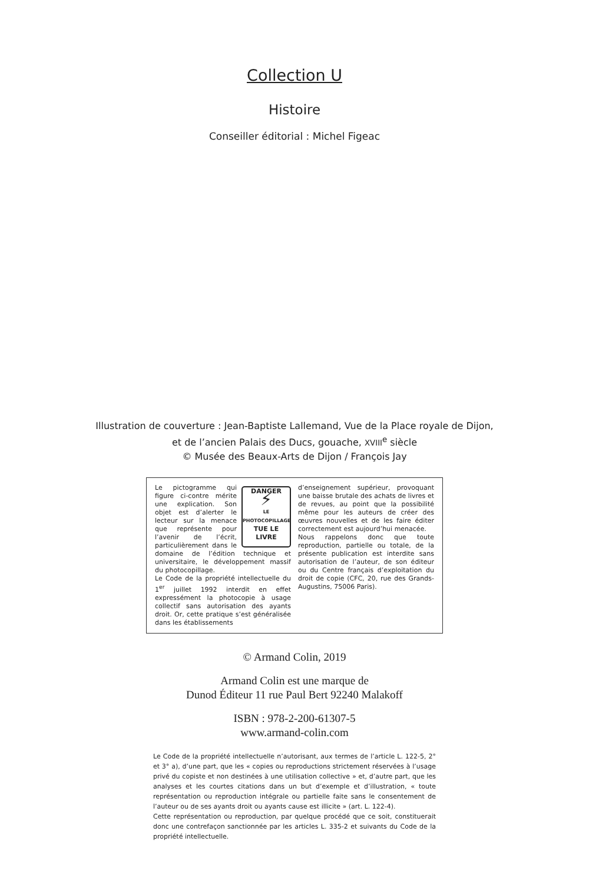Collection U
Histoire
Conseiller éditorial : Michel Figeac
Illustration de couverture : Jean-Baptiste Lallemand, Vue de la Place royale de Dijon,
et de l’ancien Palais des Ducs, gouache, XVIII<sup>e</sup> siècle
© Musée des Beaux-Arts de Dijon / François Jay
DANGER
⚡
LE PHOTOCOPILLAGE
TUE LE LIVRE
Le pictogramme qui figure ci-contre mérite une explication. Son objet est d’alerter le lecteur sur la menace que représente pour l’avenir de l’écrit, particulièrement dans le domaine de l’édition technique et universitaire, le développement massif du photocopillage.
Le Code de la propriété intellectuelle du 1<sup>er</sup> juillet 1992 interdit en effet expressément la photocopie à usage collectif sans autorisation des ayants droit. Or, cette pratique s’est généralisée dans les établissements
d’enseignement supérieur, provoquant une baisse brutale des achats de livres et de revues, au point que la possibilité même pour les auteurs de créer des œuvres nouvelles et de les faire éditer correctement est aujourd’hui menacée.
Nous rappelons donc que toute reproduction, partielle ou totale, de la présente publication est interdite sans autorisation de l’auteur, de son éditeur ou du Centre français d’exploitation du droit de copie (CFC, 20, rue des Grands-Augustins, 75006 Paris).
© Armand Colin, 2019
Armand Colin est une marque de
Dunod Éditeur 11 rue Paul Bert 92240 Malakoff
ISBN : 978-2-200-61307-5
www.armand-colin.com
Le Code de la propriété intellectuelle n’autorisant, aux termes de l’article L. 122-5, 2° et 3° a), d’une part, que les « copies ou reproductions strictement réservées à l’usage privé du copiste et non destinées à une utilisation collective » et, d’autre part, que les analyses et les courtes citations dans un but d’exemple et d’illustration, « toute représentation ou reproduction intégrale ou partielle faite sans le consentement de l’auteur ou de ses ayants droit ou ayants cause est illicite » (art. L. 122-4).
Cette représentation ou reproduction, par quelque procédé que ce soit, constituerait donc une contrefaçon sanctionnée par les articles L. 335-2 et suivants du Code de la propriété intellectuelle.